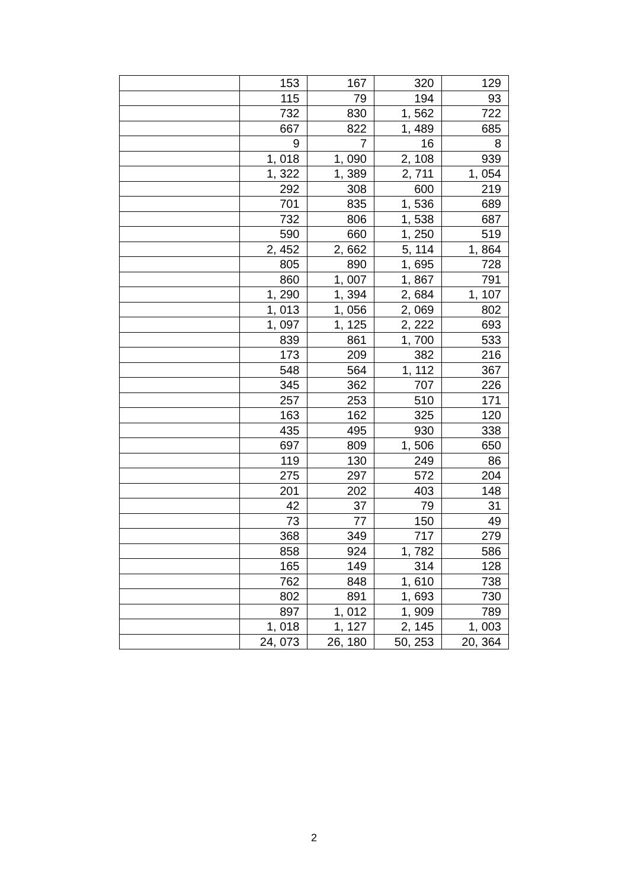| | 153 | 167 | 320 | 129 |
| | 115 | 79 | 194 | 93 |
| | 732 | 830 | 1, 562 | 722 |
| | 667 | 822 | 1, 489 | 685 |
| | 9 | 7 | 16 | 8 |
| | 1, 018 | 1, 090 | 2, 108 | 939 |
| | 1, 322 | 1, 389 | 2, 711 | 1, 054 |
| | 292 | 308 | 600 | 219 |
| | 701 | 835 | 1, 536 | 689 |
| | 732 | 806 | 1, 538 | 687 |
| | 590 | 660 | 1, 250 | 519 |
| | 2, 452 | 2, 662 | 5, 114 | 1, 864 |
| | 805 | 890 | 1, 695 | 728 |
| | 860 | 1, 007 | 1, 867 | 791 |
| | 1, 290 | 1, 394 | 2, 684 | 1, 107 |
| | 1, 013 | 1, 056 | 2, 069 | 802 |
| | 1, 097 | 1, 125 | 2, 222 | 693 |
| | 839 | 861 | 1, 700 | 533 |
| | 173 | 209 | 382 | 216 |
| | 548 | 564 | 1, 112 | 367 |
| | 345 | 362 | 707 | 226 |
| | 257 | 253 | 510 | 171 |
| | 163 | 162 | 325 | 120 |
| | 435 | 495 | 930 | 338 |
| | 697 | 809 | 1, 506 | 650 |
| | 119 | 130 | 249 | 86 |
| | 275 | 297 | 572 | 204 |
| | 201 | 202 | 403 | 148 |
| | 42 | 37 | 79 | 31 |
| | 73 | 77 | 150 | 49 |
| | 368 | 349 | 717 | 279 |
| | 858 | 924 | 1, 782 | 586 |
| | 165 | 149 | 314 | 128 |
| | 762 | 848 | 1, 610 | 738 |
| | 802 | 891 | 1, 693 | 730 |
| | 897 | 1, 012 | 1, 909 | 789 |
| | 1, 018 | 1, 127 | 2, 145 | 1, 003 |
| | 24, 073 | 26, 180 | 50, 253 | 20, 364 |
2